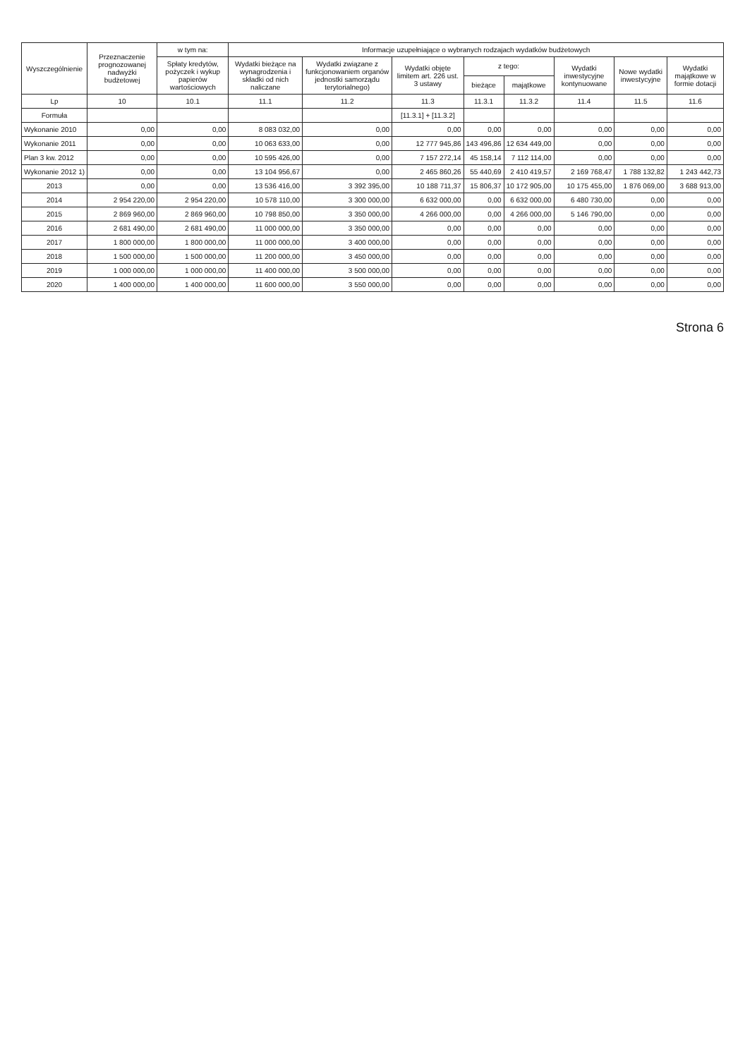| Wyszczególnienie | Przeznaczenie prognozowanej nadwyżki budżetowej | w tym na: | Informacje uzupełniające o wybranych rodzajach wydatków budżetowych | | | | | | | |
| --- | --- | --- | --- | --- | --- | --- | --- | --- | --- | --- |
| | | Spłaty kredytów, pożyczek i wykup papierów wartościowych | Wydatki bieżące na wynagrodzenia i składki od nich naliczane | Wydatki związane z funkcjonowaniem organów jednostki samorządu terytorialnego) | Wydatki objęte limitem art. 226 ust. 3 ustawy | z tego: | | Wydatki inwestycyjne kontynuowane | Nowe wydatki inwestycyjne | Wydatki majątkowe w formie dotacji |
| | | | | | | bieżące | majątkowe | | | |
| Lp | 10 | 10.1 | 11.1 | 11.2 | 11.3 | 11.3.1 | 11.3.2 | 11.4 | 11.5 | 11.6 |
| Formuła | | | | | [11.3.1] + [11.3.2] | | | | | |
| Wykonanie 2010 | 0,00 | 0,00 | 8 083 032,00 | 0,00 | 0,00 | 0,00 | 0,00 | 0,00 | 0,00 | 0,00 |
| Wykonanie 2011 | 0,00 | 0,00 | 10 063 633,00 | 0,00 | 12 777 945,86 | 143 496,86 | 12 634 449,00 | 0,00 | 0,00 | 0,00 |
| Plan 3 kw. 2012 | 0,00 | 0,00 | 10 595 426,00 | 0,00 | 7 157 272,14 | 45 158,14 | 7 112 114,00 | 0,00 | 0,00 | 0,00 |
| Wykonanie 2012 1) | 0,00 | 0,00 | 13 104 956,67 | 0,00 | 2 465 860,26 | 55 440,69 | 2 410 419,57 | 2 169 768,47 | 1 788 132,82 | 1 243 442,73 |
| 2013 | 0,00 | 0,00 | 13 536 416,00 | 3 392 395,00 | 10 188 711,37 | 15 806,37 | 10 172 905,00 | 10 175 455,00 | 1 876 069,00 | 3 688 913,00 |
| 2014 | 2 954 220,00 | 2 954 220,00 | 10 578 110,00 | 3 300 000,00 | 6 632 000,00 | 0,00 | 6 632 000,00 | 6 480 730,00 | 0,00 | 0,00 |
| 2015 | 2 869 960,00 | 2 869 960,00 | 10 798 850,00 | 3 350 000,00 | 4 266 000,00 | 0,00 | 4 266 000,00 | 5 146 790,00 | 0,00 | 0,00 |
| 2016 | 2 681 490,00 | 2 681 490,00 | 11 000 000,00 | 3 350 000,00 | 0,00 | 0,00 | 0,00 | 0,00 | 0,00 | 0,00 |
| 2017 | 1 800 000,00 | 1 800 000,00 | 11 000 000,00 | 3 400 000,00 | 0,00 | 0,00 | 0,00 | 0,00 | 0,00 | 0,00 |
| 2018 | 1 500 000,00 | 1 500 000,00 | 11 200 000,00 | 3 450 000,00 | 0,00 | 0,00 | 0,00 | 0,00 | 0,00 | 0,00 |
| 2019 | 1 000 000,00 | 1 000 000,00 | 11 400 000,00 | 3 500 000,00 | 0,00 | 0,00 | 0,00 | 0,00 | 0,00 | 0,00 |
| 2020 | 1 400 000,00 | 1 400 000,00 | 11 600 000,00 | 3 550 000,00 | 0,00 | 0,00 | 0,00 | 0,00 | 0,00 | 0,00 |
Strona 6